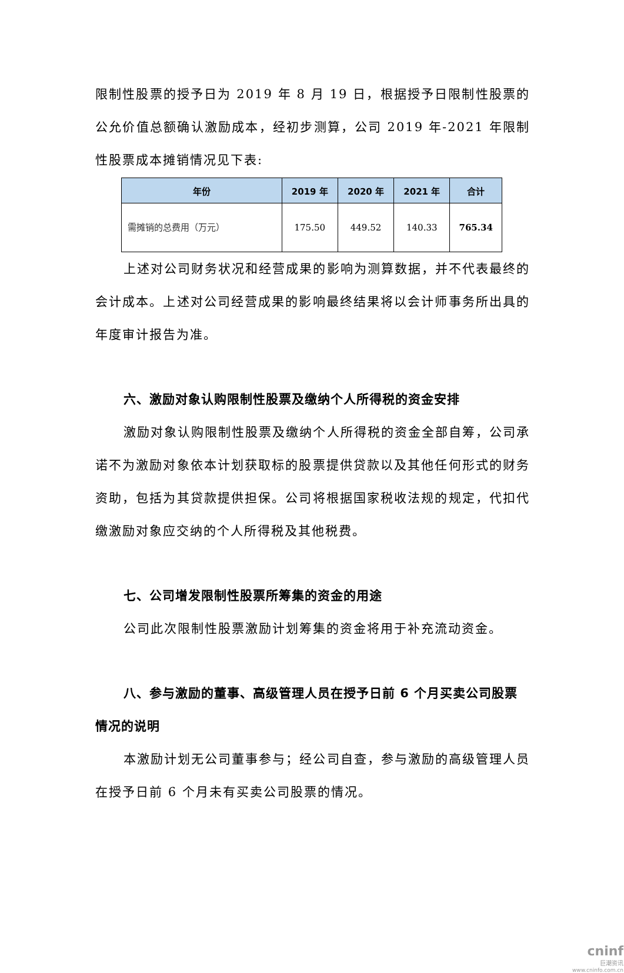限制性股票的授予日为 2019 年 8 月 19 日，根据授予日限制性股票的公允价值总额确认激励成本，经初步测算，公司 2019 年-2021 年限制性股票成本摊销情况见下表:
| 年份 | 2019 年 | 2020 年 | 2021 年 | 合计 |
| --- | --- | --- | --- | --- |
| 需摊销的总费用（万元） | 175.50 | 449.52 | 140.33 | 765.34 |
上述对公司财务状况和经营成果的影响为测算数据，并不代表最终的会计成本。上述对公司经营成果的影响最终结果将以会计师事务所出具的年度审计报告为准。
六、激励对象认购限制性股票及缴纳个人所得税的资金安排
激励对象认购限制性股票及缴纳个人所得税的资金全部自筹，公司承诺不为激励对象依本计划获取标的股票提供贷款以及其他任何形式的财务资助，包括为其贷款提供担保。公司将根据国家税收法规的规定，代扣代缴激励对象应交纳的个人所得税及其他税费。
七、公司增发限制性股票所筹集的资金的用途
公司此次限制性股票激励计划筹集的资金将用于补充流动资金。
八、参与激励的董事、高级管理人员在授予日前 6 个月买卖公司股票情况的说明
本激励计划无公司董事参与；经公司自查，参与激励的高级管理人员在授予日前 6 个月未有买卖公司股票的情况。
cninf
巨潮资讯
www.cninfo.com.cn